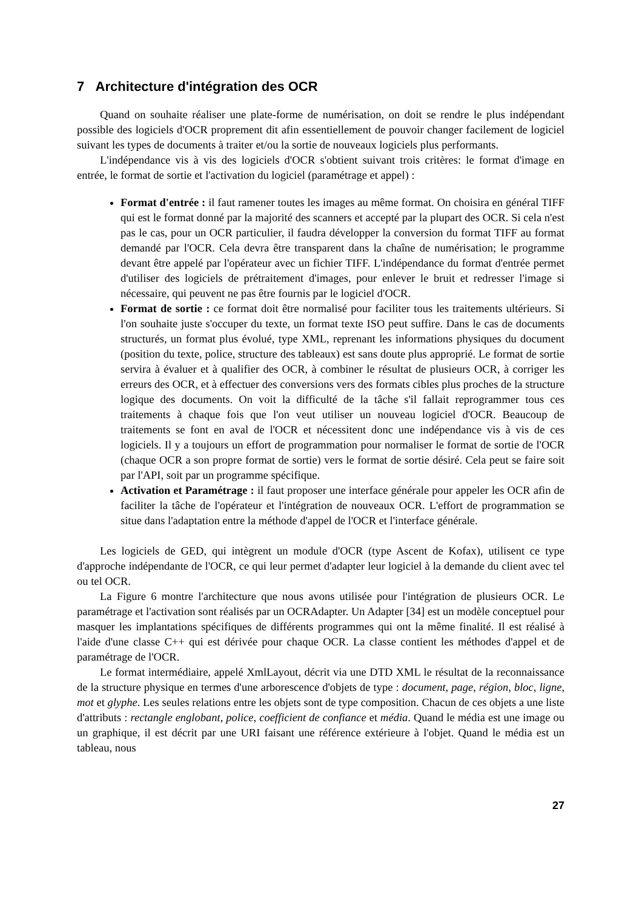7 Architecture d'intégration des OCR
Quand on souhaite réaliser une plate-forme de numérisation, on doit se rendre le plus indépendant possible des logiciels d'OCR proprement dit afin essentiellement de pouvoir changer facilement de logiciel suivant les types de documents à traiter et/ou la sortie de nouveaux logiciels plus performants.
L'indépendance vis à vis des logiciels d'OCR s'obtient suivant trois critères: le format d'image en entrée, le format de sortie et l'activation du logiciel (paramétrage et appel) :
Format d'entrée : il faut ramener toutes les images au même format. On choisira en général TIFF qui est le format donné par la majorité des scanners et accepté par la plupart des OCR. Si cela n'est pas le cas, pour un OCR particulier, il faudra développer la conversion du format TIFF au format demandé par l'OCR. Cela devra être transparent dans la chaîne de numérisation; le programme devant être appelé par l'opérateur avec un fichier TIFF. L'indépendance du format d'entrée permet d'utiliser des logiciels de prétraitement d'images, pour enlever le bruit et redresser l'image si nécessaire, qui peuvent ne pas être fournis par le logiciel d'OCR.
Format de sortie : ce format doit être normalisé pour faciliter tous les traitements ultérieurs. Si l'on souhaite juste s'occuper du texte, un format texte ISO peut suffire. Dans le cas de documents structurés, un format plus évolué, type XML, reprenant les informations physiques du document (position du texte, police, structure des tableaux) est sans doute plus approprié. Le format de sortie servira à évaluer et à qualifier des OCR, à combiner le résultat de plusieurs OCR, à corriger les erreurs des OCR, et à effectuer des conversions vers des formats cibles plus proches de la structure logique des documents. On voit la difficulté de la tâche s'il fallait reprogrammer tous ces traitements à chaque fois que l'on veut utiliser un nouveau logiciel d'OCR. Beaucoup de traitements se font en aval de l'OCR et nécessitent donc une indépendance vis à vis de ces logiciels. Il y a toujours un effort de programmation pour normaliser le format de sortie de l'OCR (chaque OCR a son propre format de sortie) vers le format de sortie désiré. Cela peut se faire soit par l'API, soit par un programme spécifique.
Activation et Paramétrage : il faut proposer une interface générale pour appeler les OCR afin de faciliter la tâche de l'opérateur et l'intégration de nouveaux OCR. L'effort de programmation se situe dans l'adaptation entre la méthode d'appel de l'OCR et l'interface générale.
Les logiciels de GED, qui intègrent un module d'OCR (type Ascent de Kofax), utilisent ce type d'approche indépendante de l'OCR, ce qui leur permet d'adapter leur logiciel à la demande du client avec tel ou tel OCR.
La Figure 6 montre l'architecture que nous avons utilisée pour l'intégration de plusieurs OCR. Le paramétrage et l'activation sont réalisés par un OCRAdapter. Un Adapter [34] est un modèle conceptuel pour masquer les implantations spécifiques de différents programmes qui ont la même finalité. Il est réalisé à l'aide d'une classe C++ qui est dérivée pour chaque OCR. La classe contient les méthodes d'appel et de paramétrage de l'OCR.
Le format intermédiaire, appelé XmlLayout, décrit via une DTD XML le résultat de la reconnaissance de la structure physique en termes d'une arborescence d'objets de type : document, page, région, bloc, ligne, mot et glyphe. Les seules relations entre les objets sont de type composition. Chacun de ces objets a une liste d'attributs : rectangle englobant, police, coefficient de confiance et média. Quand le média est une image ou un graphique, il est décrit par une URI faisant une référence extérieure à l'objet. Quand le média est un tableau, nous
27